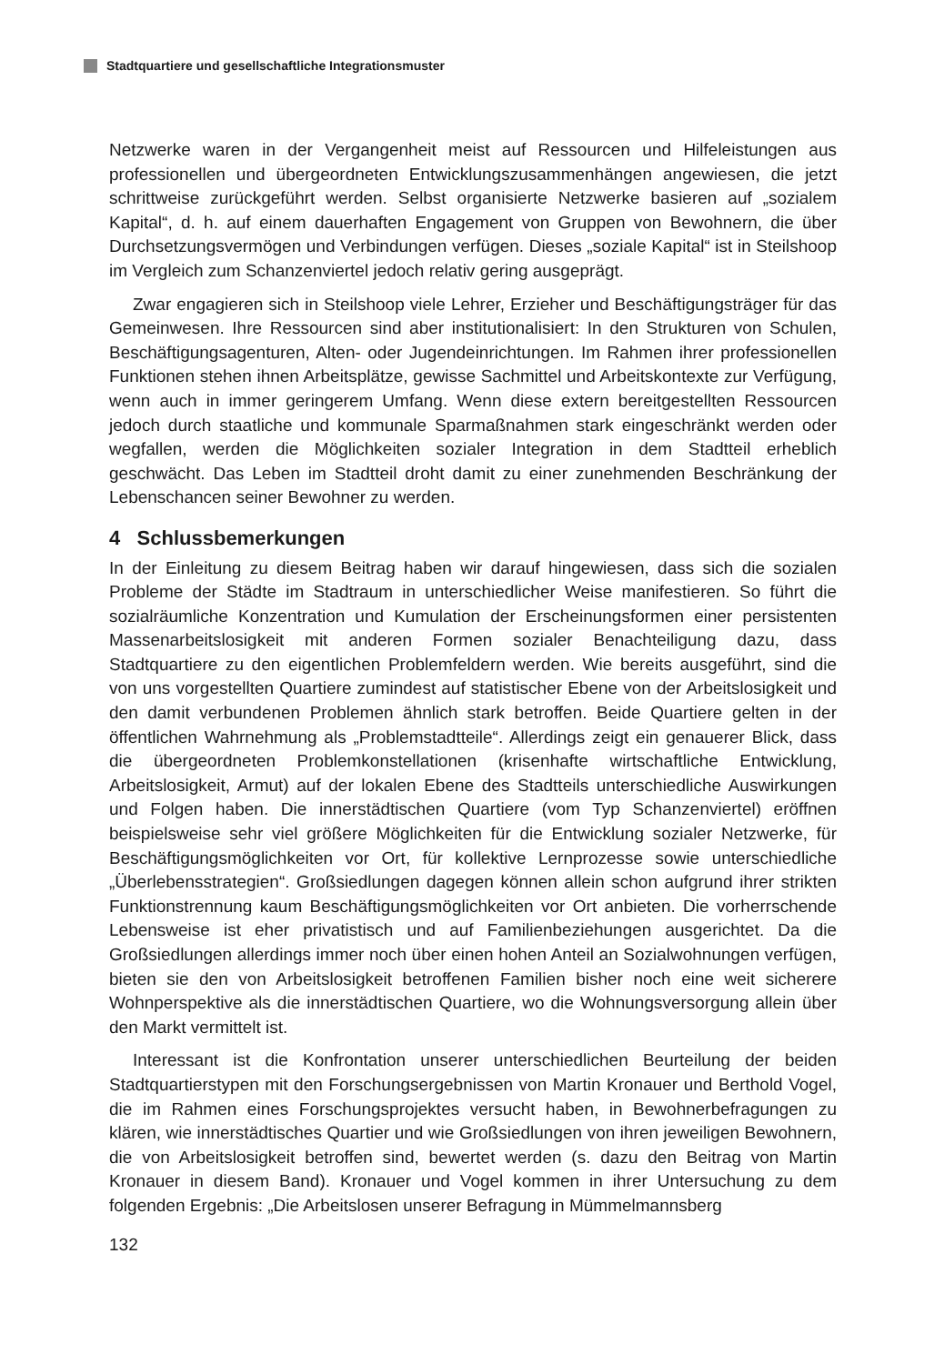Stadtquartiere und gesellschaftliche Integrationsmuster
Netzwerke waren in der Vergangenheit meist auf Ressourcen und Hilfeleistungen aus professionellen und übergeordneten Entwicklungszusammenhängen angewiesen, die jetzt schrittweise zurückgeführt werden. Selbst organisierte Netzwerke basieren auf „sozialem Kapital“, d. h. auf einem dauerhaften Engagement von Gruppen von Bewohnern, die über Durchsetzungsvermögen und Verbindungen verfügen. Dieses „soziale Kapital“ ist in Steilshoop im Vergleich zum Schanzenviertel jedoch relativ gering ausgeprägt.
Zwar engagieren sich in Steilshoop viele Lehrer, Erzieher und Beschäftigungsträger für das Gemeinwesen. Ihre Ressourcen sind aber institutionalisiert: In den Strukturen von Schulen, Beschäftigungsagenturen, Alten- oder Jugendeinrichtungen. Im Rahmen ihrer professionellen Funktionen stehen ihnen Arbeitsplätze, gewisse Sachmittel und Arbeitskontexte zur Verfügung, wenn auch in immer geringerem Umfang. Wenn diese extern bereitgestellten Ressourcen jedoch durch staatliche und kommunale Sparmaßnahmen stark eingeschränkt werden oder wegfallen, werden die Möglichkeiten sozialer Integration in dem Stadtteil erheblich geschwächt. Das Leben im Stadtteil droht damit zu einer zunehmenden Beschränkung der Lebenschancen seiner Bewohner zu werden.
4 Schlussbemerkungen
In der Einleitung zu diesem Beitrag haben wir darauf hingewiesen, dass sich die sozialen Probleme der Städte im Stadtraum in unterschiedlicher Weise manifestieren. So führt die sozialräumliche Konzentration und Kumulation der Erscheinungsformen einer persistenten Massenarbeitslosigkeit mit anderen Formen sozialer Benachteiligung dazu, dass Stadtquartiere zu den eigentlichen Problemfeldern werden. Wie bereits ausgeführt, sind die von uns vorgestellten Quartiere zumindest auf statistischer Ebene von der Arbeitslosigkeit und den damit verbundenen Problemen ähnlich stark betroffen. Beide Quartiere gelten in der öffentlichen Wahrnehmung als „Problemstadtteile“. Allerdings zeigt ein genauerer Blick, dass die übergeordneten Problemkonstellationen (krisenhafte wirtschaftliche Entwicklung, Arbeitslosigkeit, Armut) auf der lokalen Ebene des Stadtteils unterschiedliche Auswirkungen und Folgen haben. Die innerstädtischen Quartiere (vom Typ Schanzenviertel) eröffnen beispielsweise sehr viel größere Möglichkeiten für die Entwicklung sozialer Netzwerke, für Beschäftigungsmöglichkeiten vor Ort, für kollektive Lernprozesse sowie unterschiedliche „Überlebensstrategien“. Großsiedlungen dagegen können allein schon aufgrund ihrer strikten Funktionstrennung kaum Beschäftigungsmöglichkeiten vor Ort anbieten. Die vorherrschende Lebensweise ist eher privatistisch und auf Familienbeziehungen ausgerichtet. Da die Großsiedlungen allerdings immer noch über einen hohen Anteil an Sozialwohnungen verfügen, bieten sie den von Arbeitslosigkeit betroffenen Familien bisher noch eine weit sicherere Wohnperspektive als die innerstädtischen Quartiere, wo die Wohnungsversorgung allein über den Markt vermittelt ist.
Interessant ist die Konfrontation unserer unterschiedlichen Beurteilung der beiden Stadtquartierstypen mit den Forschungsergebnissen von Martin Kronauer und Berthold Vogel, die im Rahmen eines Forschungsprojektes versucht haben, in Bewohnerbefragungen zu klären, wie innerstädtisches Quartier und wie Großsiedlungen von ihren jeweiligen Bewohnern, die von Arbeitslosigkeit betroffen sind, bewertet werden (s. dazu den Beitrag von Martin Kronauer in diesem Band). Kronauer und Vogel kommen in ihrer Untersuchung zu dem folgenden Ergebnis: „Die Arbeitslosen unserer Befragung in Mümmelmannsberg
132